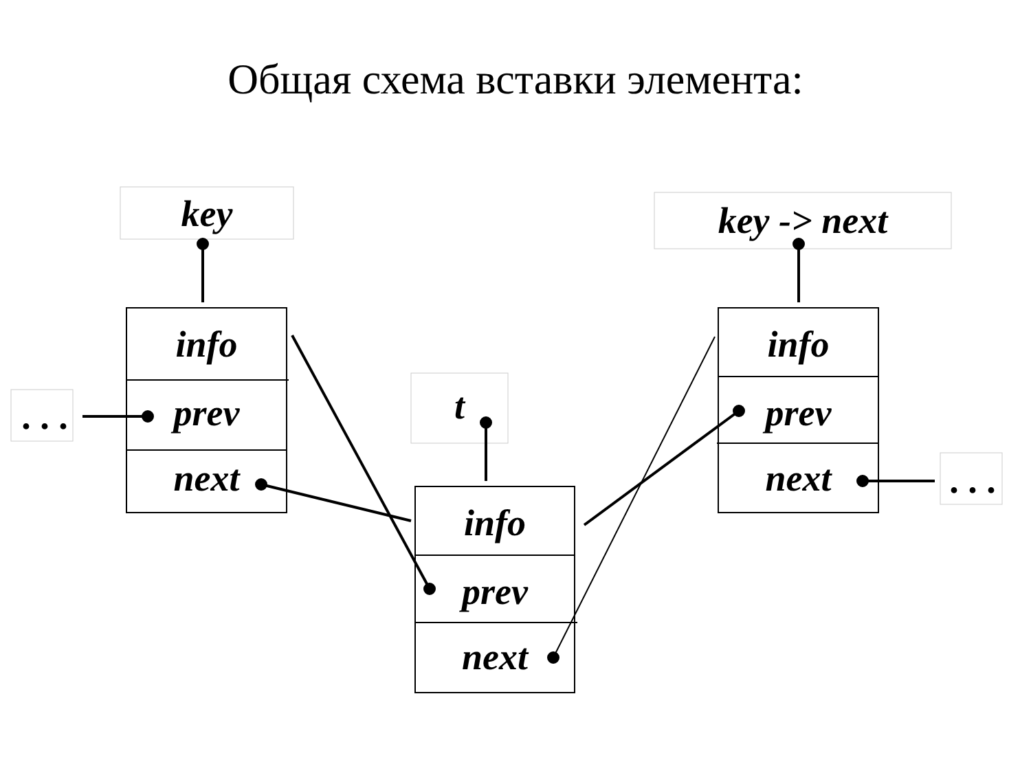Общая схема вставки элемента:
key key -> next
t
. . .
. . .
info
prev
next
info
prev
next
info
prev
next